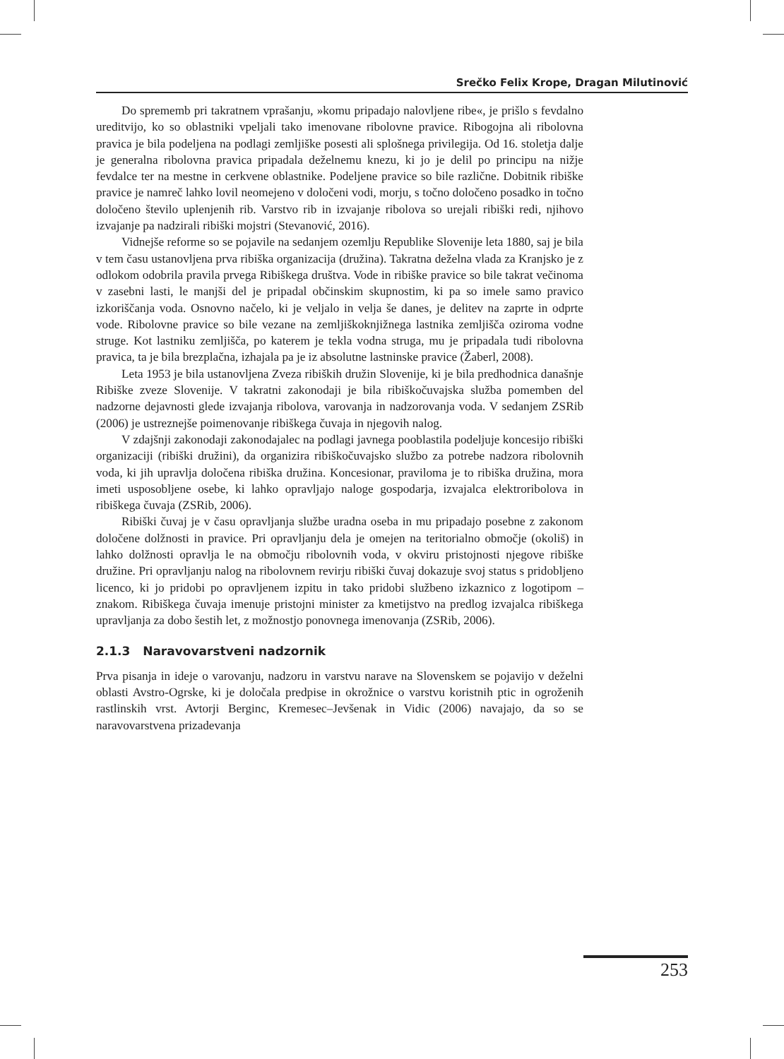Srečko Felix Krope, Dragan Milutinović
Do sprememb pri takratnem vprašanju, »komu pripadajo nalovljene ribe«, je prišlo s fevdalno ureditvijo, ko so oblastniki vpeljali tako imenovane ribolovne pravice. Ribogojna ali ribolovna pravica je bila podeljena na podlagi zemljiške posesti ali splošnega privilegija. Od 16. stoletja dalje je generalna ribolovna pravica pripadala deželnemu knezu, ki jo je delil po principu na nižje fevdalce ter na mestne in cerkvene oblastnike. Podeljene pravice so bile različne. Dobitnik ribiške pravice je namreč lahko lovil neomejeno v določeni vodi, morju, s točno določeno posadko in točno določeno število uplenjenih rib. Varstvo rib in izvajanje ribolova so urejali ribiški redi, njihovo izvajanje pa nadzirali ribiški mojstri (Stevanović, 2016).
Vidnejše reforme so se pojavile na sedanjem ozemlju Republike Slovenije leta 1880, saj je bila v tem času ustanovljena prva ribiška organizacija (družina). Takratna deželna vlada za Kranjsko je z odlokom odobrila pravila prvega Ribiškega društva. Vode in ribiške pravice so bile takrat večinoma v zasebni lasti, le manjši del je pripadal občinskim skupnostim, ki pa so imele samo pravico izkoriščanja voda. Osnovno načelo, ki je veljalo in velja še danes, je delitev na zaprte in odprte vode. Ribolovne pravice so bile vezane na zemljiškoknjižnega lastnika zemljišča oziroma vodne struge. Kot lastniku zemljišča, po katerem je tekla vodna struga, mu je pripadala tudi ribolovna pravica, ta je bila brezplačna, izhajala pa je iz absolutne lastninske pravice (Žaberl, 2008).
Leta 1953 je bila ustanovljena Zveza ribiških družin Slovenije, ki je bila predhodnica današnje Ribiške zveze Slovenije. V takratni zakonodaji je bila ribiškočuvajska služba pomemben del nadzorne dejavnosti glede izvajanja ribolova, varovanja in nadzorovanja voda. V sedanjem ZSRib (2006) je ustreznejše poimenovanje ribiškega čuvaja in njegovih nalog.
V zdajšnji zakonodaji zakonodajalec na podlagi javnega pooblastila podeljuje koncesijo ribiški organizaciji (ribiški družini), da organizira ribiškočuvajsko službo za potrebe nadzora ribolovnih voda, ki jih upravlja določena ribiška družina. Koncesionar, praviloma je to ribiška družina, mora imeti usposobljene osebe, ki lahko opravljajo naloge gospodarja, izvajalca elektroribolova in ribiškega čuvaja (ZSRib, 2006).
Ribiški čuvaj je v času opravljanja službe uradna oseba in mu pripadajo posebne z zakonom določene dolžnosti in pravice. Pri opravljanju dela je omejen na teritorialno območje (okoliš) in lahko dolžnosti opravlja le na območju ribolovnih voda, v okviru pristojnosti njegove ribiške družine. Pri opravljanju nalog na ribolovnem revirju ribiški čuvaj dokazuje svoj status s pridobljeno licenco, ki jo pridobi po opravljenem izpitu in tako pridobi službeno izkaznico z logotipom – znakom. Ribiškega čuvaja imenuje pristojni minister za kmetijstvo na predlog izvajalca ribiškega upravljanja za dobo šestih let, z možnostjo ponovnega imenovanja (ZSRib, 2006).
2.1.3 Naravovarstveni nadzornik
Prva pisanja in ideje o varovanju, nadzoru in varstvu narave na Slovenskem se pojavijo v deželni oblasti Avstro-Ogrske, ki je določala predpise in okrožnice o varstvu koristnih ptic in ogroženih rastlinskih vrst. Avtorji Berginc, Kremesec–Jevšenak in Vidic (2006) navajajo, da so se naravovarstvena prizadevanja
253